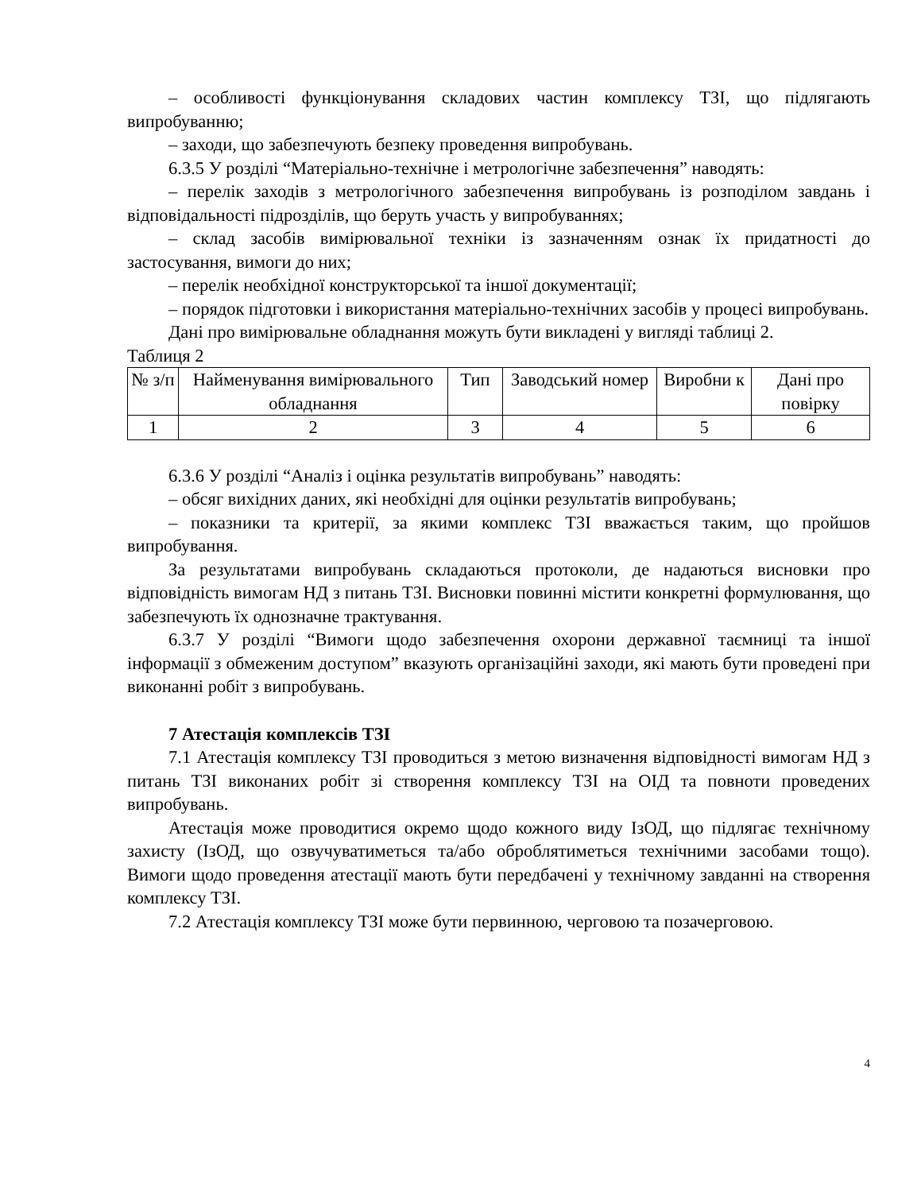– особливості функціонування складових частин комплексу ТЗІ, що підлягають випробуванню;
– заходи, що забезпечують безпеку проведення випробувань.
6.3.5 У розділі “Матеріально-технічне і метрологічне забезпечення” наводять:
– перелік заходів з метрологічного забезпечення випробувань із розподілом завдань і відповідальності підрозділів, що беруть участь у випробуваннях;
– склад засобів вимірювальної техніки із зазначенням ознак їх придатності до застосування, вимоги до них;
– перелік необхідної конструкторської та іншої документації;
– порядок підготовки і використання матеріально-технічних засобів у процесі випробувань.
Дані про вимірювальне обладнання можуть бути викладені у вигляді таблиці 2.
Таблиця 2
| № з/п | Найменування вимірювального обладнання | Тип | Заводський номер | Виробни к | Дані про повірку |
| 1 | 2 | 3 | 4 | 5 | 6 |
6.3.6 У розділі “Аналіз і оцінка результатів випробувань” наводять:
– обсяг вихідних даних, які необхідні для оцінки результатів випробувань;
– показники та критерії, за якими комплекс ТЗІ вважається таким, що пройшов випробування.
За результатами випробувань складаються протоколи, де надаються висновки про відповідність вимогам НД з питань ТЗІ. Висновки повинні містити конкретні формулювання, що забезпечують їх однозначне трактування.
6.3.7 У розділі “Вимоги щодо забезпечення охорони державної таємниці та іншої інформації з обмеженим доступом” вказують організаційні заходи, які мають бути проведені при виконанні робіт з випробувань.
7 Атестація комплексів ТЗІ
7.1 Атестація комплексу ТЗІ проводиться з метою визначення відповідності вимогам НД з питань ТЗІ виконаних робіт зі створення комплексу ТЗІ на ОІД та повноти проведених випробувань.
Атестація може проводитися окремо щодо кожного виду ІзОД, що підлягає технічному захисту (ІзОД, що озвучуватиметься та/або оброблятиметься технічними засобами тощо). Вимоги щодо проведення атестації мають бути передбачені у технічному завданні на створення комплексу ТЗІ.
7.2 Атестація комплексу ТЗІ може бути первинною, черговою та позачерговою.
4